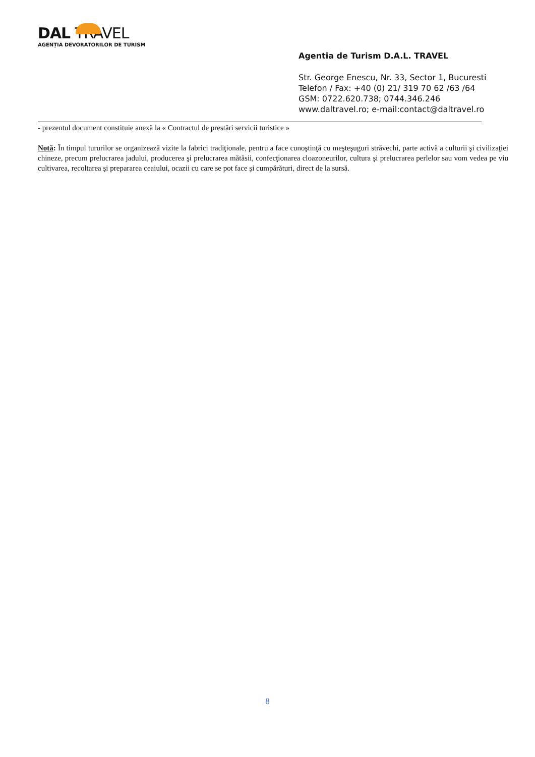DAL TRAVEL
AGENȚIA DEVORATORILOR DE TURISM
Agentia de Turism D.A.L. TRAVEL
Str. George Enescu, Nr. 33, Sector 1, Bucuresti
Telefon / Fax: +40 (0) 21/ 319 70 62 /63 /64
GSM: 0722.620.738; 0744.346.246
www.daltravel.ro; e-mail:contact@daltravel.ro
- prezentul document constituie anexă la « Contractul de prestări servicii turistice »
Notă: În timpul tururilor se organizează vizite la fabrici tradiţionale, pentru a face cunoştinţă cu meşteşuguri străvechi, parte activă a culturii şi civilizaţiei chineze, precum prelucrarea jadului, producerea şi prelucrarea mătăsii, confecţionarea cloazoneurilor, cultura şi prelucrarea perlelor sau vom vedea pe viu cultivarea, recoltarea şi prepararea ceaiului, ocazii cu care se pot face şi cumpărături, direct de la sursă.
8